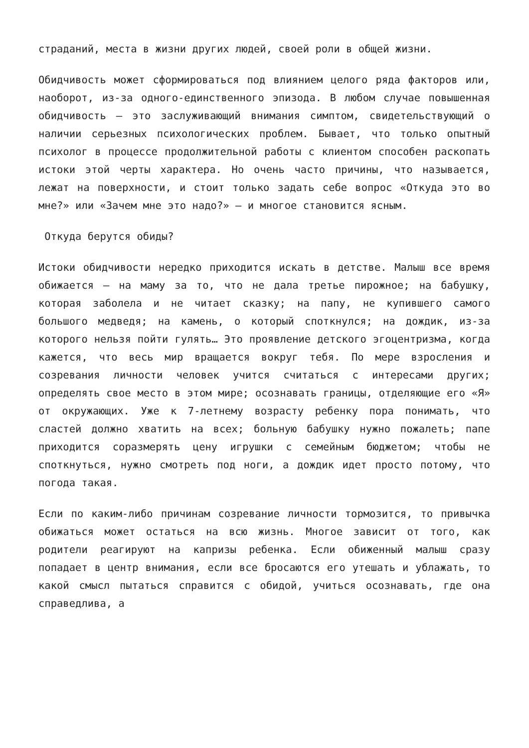страданий, места в жизни других людей, своей роли в общей жизни.
Обидчивость может сформироваться под влиянием целого ряда факторов или, наоборот, из-за одного-единственного эпизода. В любом случае повышенная обидчивость – это заслуживающий внимания симптом, свидетельствующий о наличии серьезных психологических проблем. Бывает, что только опытный психолог в процессе продолжительной работы с клиентом способен раскопать истоки этой черты характера. Но очень часто причины, что называется, лежат на поверхности, и стоит только задать себе вопрос «Откуда это во мне?» или «Зачем мне это надо?» – и многое становится ясным.
Откуда берутся обиды?
Истоки обидчивости нередко приходится искать в детстве. Малыш все время обижается – на маму за то, что не дала третье пирожное; на бабушку, которая заболела и не читает сказку; на папу, не купившего самого большого медведя; на камень, о который споткнулся; на дождик, из-за которого нельзя пойти гулять… Это проявление детского эгоцентризма, когда кажется, что весь мир вращается вокруг тебя. По мере взросления и созревания личности человек учится считаться с интересами других; определять свое место в этом мире; осознавать границы, отделяющие его «Я» от окружающих. Уже к 7-летнему возрасту ребенку пора понимать, что сластей должно хватить на всех; больную бабушку нужно пожалеть; папе приходится соразмерять цену игрушки с семейным бюджетом; чтобы не споткнуться, нужно смотреть под ноги, а дождик идет просто потому, что погода такая.
Если по каким-либо причинам созревание личности тормозится, то привычка обижаться может остаться на всю жизнь. Многое зависит от того, как родители реагируют на капризы ребенка. Если обиженный малыш сразу попадает в центр внимания, если все бросаются его утешать и ублажать, то какой смысл пытаться справится с обидой, учиться осознавать, где она справедлива, а